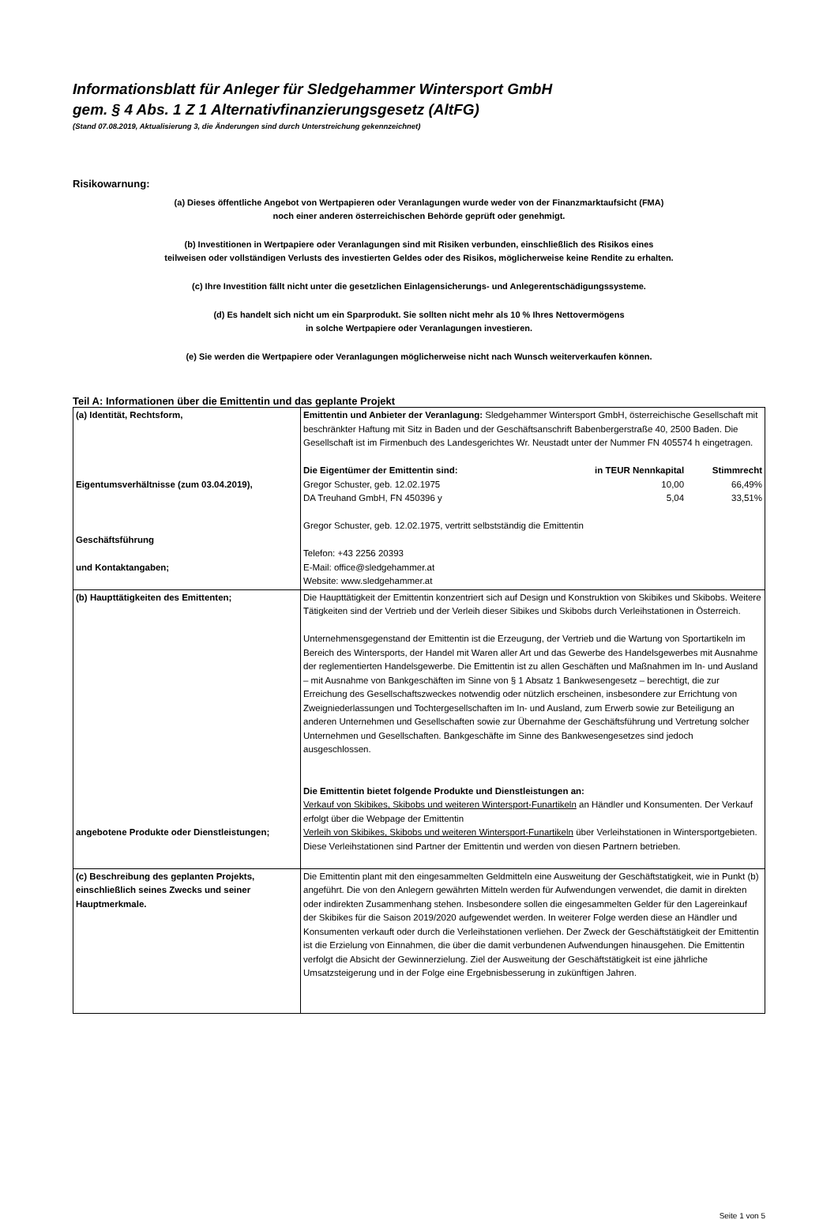Informationsblatt für Anleger für Sledgehammer Wintersport GmbH
gem. § 4 Abs. 1 Z 1 Alternativfinanzierungsgesetz (AltFG)
(Stand 07.08.2019, Aktualisierung 3, die Änderungen sind durch Unterstreichung gekennzeichnet)
Risikowarnung:
(a) Dieses öffentliche Angebot von Wertpapieren oder Veranlagungen wurde weder von der Finanzmarktaufsicht (FMA)
noch einer anderen österreichischen Behörde geprüft oder genehmigt.
(b) Investitionen in Wertpapiere oder Veranlagungen sind mit Risiken verbunden, einschließlich des Risikos eines
teilweisen oder vollständigen Verlusts des investierten Geldes oder des Risikos, möglicherweise keine Rendite zu erhalten.
(c) Ihre Investition fällt nicht unter die gesetzlichen Einlagensicherungs- und Anlegerentschädigungssysteme.
(d) Es handelt sich nicht um ein Sparprodukt. Sie sollten nicht mehr als 10 % Ihres Nettovermögens
in solche Wertpapiere oder Veranlagungen investieren.
(e) Sie werden die Wertpapiere oder Veranlagungen möglicherweise nicht nach Wunsch weiterverkaufen können.
Teil A: Informationen über die Emittentin und das geplante Projekt
| (a) Identität, Rechtsform, Eigentumsverhältnisse (zum 03.04.2019), Geschäftsführung und Kontaktangaben; | Emittentin und Anbieter der Veranlagung: Sledgehammer Wintersport GmbH, österreichische Gesellschaft mit beschränkter Haftung mit Sitz in Baden und der Geschäftsanschrift Babenbergerstraße 40, 2500 Baden. Die Gesellschaft ist im Firmenbuch des Landesgerichtes Wr. Neustadt unter der Nummer FN 405574 h eingetragen. / Die Eigentümer der Emittentin sind: / in TEUR Nennkapital / Stimmrecht / / Gregor Schuster, geb. 12.02.1975 / 10,00 / 66,49% / / DA Treuhand GmbH, FN 450396 y / 5,04 / 33,51% / Gregor Schuster, geb. 12.02.1975, vertritt selbstständig die Emittentin Telefon: +43 2256 20393 E-Mail: office@sledgehammer.at Website: www.sledgehammer.at |
| (b) Haupttätigkeiten des Emittenten; angebotene Produkte oder Dienstleistungen; | Die Haupttätigkeit der Emittentin konzentriert sich auf Design und Konstruktion von Skibikes und Skibobs. Weitere Tätigkeiten sind der Vertrieb und der Verleih dieser Sibikes und Skibobs durch Verleihstationen in Österreich. Unternehmensgegenstand der Emittentin ist die Erzeugung, der Vertrieb und die Wartung von Sportartikeln im Bereich des Wintersports, der Handel mit Waren aller Art und das Gewerbe des Handelsgewerbes mit Ausnahme der reglementierten Handelsgewerbe. Die Emittentin ist zu allen Geschäften und Maßnahmen im In- und Ausland – mit Ausnahme von Bankgeschäften im Sinne von § 1 Absatz 1 Bankwesengesetz – berechtigt, die zur Erreichung des Gesellschaftszweckes notwendig oder nützlich erscheinen, insbesondere zur Errichtung von Zweigniederlassungen und Tochtergesellschaften im In- und Ausland, zum Erwerb sowie zur Beteiligung an anderen Unternehmen und Gesellschaften sowie zur Übernahme der Geschäftsführung und Vertretung solcher Unternehmen und Gesellschaften. Bankgeschäfte im Sinne des Bankwesengesetzes sind jedoch ausgeschlossen. Die Emittentin bietet folgende Produkte und Dienstleistungen an: Verkauf von Skibikes, Skibobs und weiteren Wintersport-Funartikeln an Händler und Konsumenten. Der Verkauf erfolgt über die Webpage der Emittentin Verleih von Skibikes, Skibobs und weiteren Wintersport-Funartikeln über Verleihstationen in Wintersportgebieten. Diese Verleihstationen sind Partner der Emittentin und werden von diesen Partnern betrieben. |
| (c) Beschreibung des geplanten Projekts, einschließlich seines Zwecks und seiner Hauptmerkmale. | Die Emittentin plant mit den eingesammelten Geldmitteln eine Ausweitung der Geschäftstatigkeit, wie in Punkt (b) angeführt. Die von den Anlegern gewährten Mitteln werden für Aufwendungen verwendet, die damit in direkten oder indirekten Zusammenhang stehen. Insbesondere sollen die eingesammelten Gelder für den Lagereinkauf der Skibikes für die Saison 2019/2020 aufgewendet werden. In weiterer Folge werden diese an Händler und Konsumenten verkauft oder durch die Verleihstationen verliehen. Der Zweck der Geschäftstätigkeit der Emittentin ist die Erzielung von Einnahmen, die über die damit verbundenen Aufwendungen hinausgehen. Die Emittentin verfolgt die Absicht der Gewinnerzielung. Ziel der Ausweitung der Geschäftstätigkeit ist eine jährliche Umsatzsteigerung und in der Folge eine Ergebnisbesserung in zukünftigen Jahren. |
Seite 1 von 5